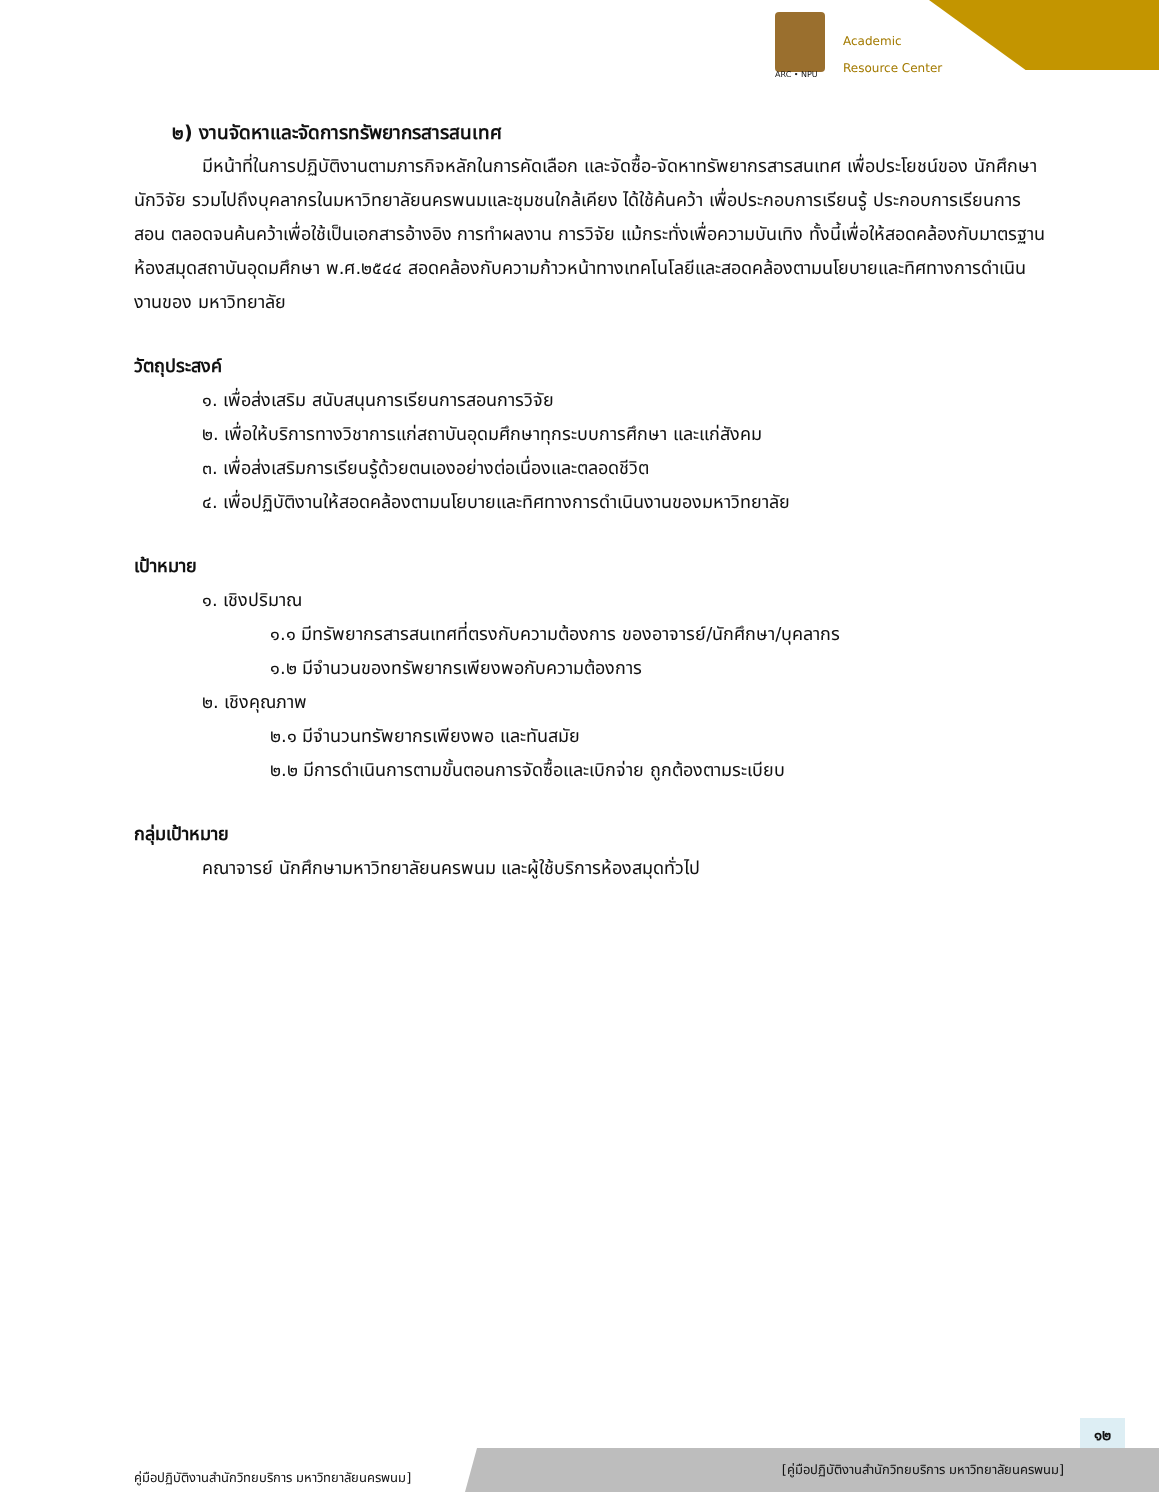ARC • NPU
Academic
Resource Center
๒) งานจัดหาและจัดการทรัพยากรสารสนเทศ
มีหน้าที่ในการปฏิบัติงานตามภารกิจหลักในการคัดเลือก และจัดซื้อ-จัดหาทรัพยากรสารสนเทศ เพื่อประโยชน์ของ นักศึกษา นักวิจัย รวมไปถึงบุคลากรในมหาวิทยาลัยนครพนมและชุมชนใกล้เคียง ได้ใช้ค้นคว้า เพื่อประกอบการเรียนรู้ ประกอบการเรียนการสอน ตลอดจนค้นคว้าเพื่อใช้เป็นเอกสารอ้างอิง การทำผลงาน การวิจัย แม้กระทั่งเพื่อความบันเทิง ทั้งนี้เพื่อให้สอดคล้องกับมาตรฐานห้องสมุดสถาบันอุดมศึกษา พ.ศ.๒๕๔๔ สอดคล้องกับความก้าวหน้าทางเทคโนโลยีและสอดคล้องตามนโยบายและทิศทางการดำเนินงานของ มหาวิทยาลัย
วัตถุประสงค์
๑. เพื่อส่งเสริม สนับสนุนการเรียนการสอนการวิจัย
๒. เพื่อให้บริการทางวิชาการแก่สถาบันอุดมศึกษาทุกระบบการศึกษา และแก่สังคม
๓. เพื่อส่งเสริมการเรียนรู้ด้วยตนเองอย่างต่อเนื่องและตลอดชีวิต
๔. เพื่อปฏิบัติงานให้สอดคล้องตามนโยบายและทิศทางการดำเนินงานของมหาวิทยาลัย
เป้าหมาย
๑. เชิงปริมาณ
๑.๑ มีทรัพยากรสารสนเทศที่ตรงกับความต้องการ ของอาจารย์/นักศึกษา/บุคลากร
๑.๒ มีจำนวนของทรัพยากรเพียงพอกับความต้องการ
๒. เชิงคุณภาพ
๒.๑ มีจำนวนทรัพยากรเพียงพอ และทันสมัย
๒.๒ มีการดำเนินการตามขั้นตอนการจัดซื้อและเบิกจ่าย ถูกต้องตามระเบียบ
กลุ่มเป้าหมาย
คณาจารย์ นักศึกษามหาวิทยาลัยนครพนม และผู้ใช้บริการห้องสมุดทั่วไป
๑๒
คู่มือปฏิบัติงานสำนักวิทยบริการ มหาวิทยาลัยนครพนม]
[คู่มือปฏิบัติงานสำนักวิทยบริการ มหาวิทยาลัยนครพนม]